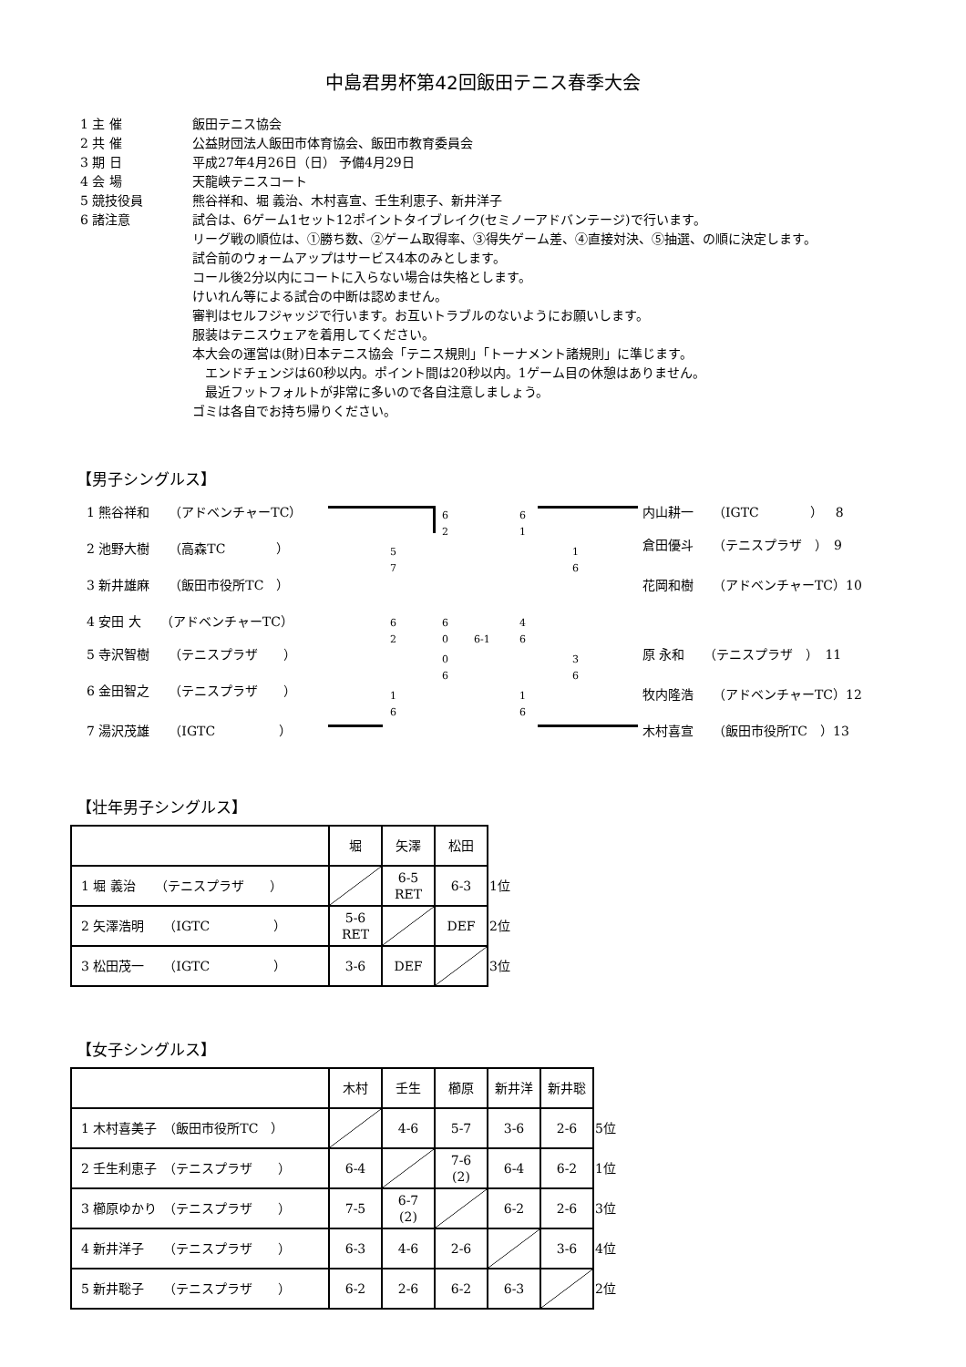中島君男杯第42回飯田テニス春季大会
1 主 催 飯田テニス協会
2 共 催 公益財団法人飯田市体育協会、飯田市教育委員会
3 期 日 平成27年4月26日（日） 予備4月29日
4 会 場 天龍峡テニスコート
5 競技役員 熊谷祥和、堀 義治、木村喜宣、壬生利恵子、新井洋子
6 諸注意 試合は、6ゲーム1セット12ポイントタイブレイク(セミノーアドバンテージ)で行います。
リーグ戦の順位は、①勝ち数、②ゲーム取得率、③得失ゲーム差、④直接対決、⑤抽選、の順に決定します。
試合前のウォームアップはサービス4本のみとします。
コール後2分以内にコートに入らない場合は失格とします。
けいれん等による試合の中断は認めません。
審判はセルフジャッジで行います。お互いトラブルのないようにお願いします。
服装はテニスウェアを着用してください。
本大会の運営は(財)日本テニス協会「テニス規則」「トーナメント諸規則」に準じます。
　エンドチェンジは60秒以内。ポイント間は20秒以内。1ゲーム目の休憩はありません。
　最近フットフォルトが非常に多いので各自注意しましょう。
ゴミは各自でお持ち帰りください。
【男子シングルス】
1 熊谷祥和　　（アドベンチャーTC）
2 池野大樹　　（高森TC　　　　）
3 新井雄麻　　（飯田市役所TC　）
4 安田 大　　（アドベンチャーTC）
5 寺沢智樹　　（テニスプラザ　　）
6 金田智之　　（テニスプラザ　　）
7 湯沢茂雄　　（IGTC　　　　　）
内山耕一　　（IGTC　　　　）　8
倉田優斗　　（テニスプラザ　）　9
花岡和樹　　（アドベンチャーTC）10
原 永和　　（テニスプラザ　）　11
牧内隆浩　　（アドベンチャーTC）12
木村喜宣　　（飯田市役所TC　）13
6
2
5
7
6
0
6
2
0
6
1
6
6-1
6
1
1
6
4
6
3
6
1
6
【壮年男子シングルス】
| | 堀 | 矢澤 | 松田 | |
| 1 堀 義治 （テニスプラザ ） | | 6-5 RET | 6-3 | 1位 |
| 2 矢澤浩明 （IGTC ） | 5-6 RET | | DEF | 2位 |
| 3 松田茂一 （IGTC ） | 3-6 | DEF | | 3位 |
【女子シングルス】
| | 木村 | 壬生 | 櫛原 | 新井洋 | 新井聡 | |
| 1 木村喜美子 （飯田市役所TC ） | | 4-6 | 5-7 | 3-6 | 2-6 | 5位 |
| 2 壬生利恵子 （テニスプラザ ） | 6-4 | | 7-6 (2) | 6-4 | 6-2 | 1位 |
| 3 櫛原ゆかり （テニスプラザ ） | 7-5 | 6-7 (2) | | 6-2 | 2-6 | 3位 |
| 4 新井洋子 （テニスプラザ ） | 6-3 | 4-6 | 2-6 | | 3-6 | 4位 |
| 5 新井聡子 （テニスプラザ ） | 6-2 | 2-6 | 6-2 | 6-3 | | 2位 |